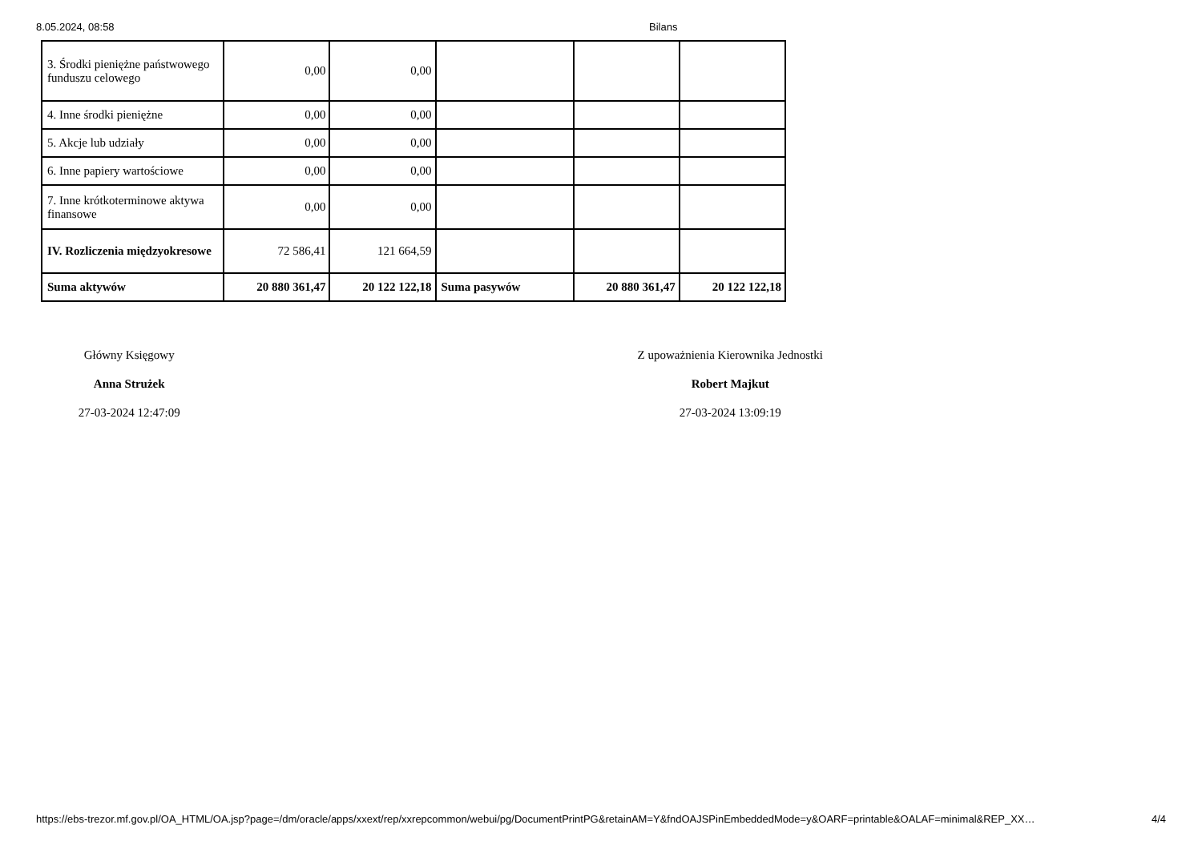8.05.2024, 08:58 Bilans
| 3. Środki pieniężne państwowego funduszu celowego | 0,00 | 0,00 | | | |
| 4. Inne środki pieniężne | 0,00 | 0,00 | | | |
| 5. Akcje lub udziały | 0,00 | 0,00 | | | |
| 6. Inne papiery wartościowe | 0,00 | 0,00 | | | |
| 7. Inne krótkoterminowe aktywa finansowe | 0,00 | 0,00 | | | |
| IV. Rozliczenia międzyokresowe | 72 586,41 | 121 664,59 | | | |
| Suma aktywów | 20 880 361,47 | 20 122 122,18 | Suma pasywów | 20 880 361,47 | 20 122 122,18 |
Główny Księgowy
Anna Strużek
27-03-2024 12:47:09
Z upoważnienia Kierownika Jednostki
Robert Majkut
27-03-2024 13:09:19
https://ebs-trezor.mf.gov.pl/OA_HTML/OA.jsp?page=/dm/oracle/apps/xxext/rep/xxrepcommon/webui/pg/DocumentPrintPG&retainAM=Y&fndOAJSPinEmbeddedMode=y&OARF=printable&OALAF=minimal&REP_XX… 4/4